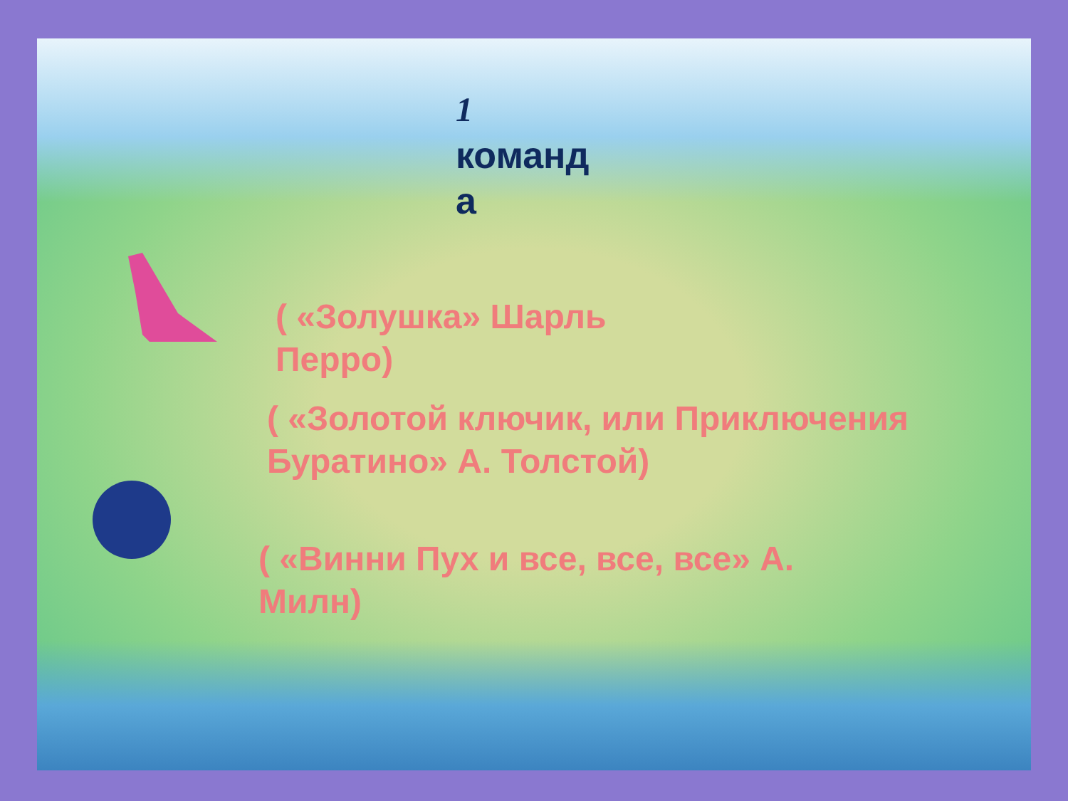1
команд
а
( «Золушка» Шарль Перро)
( «Золотой ключик, или Приключения Буратино» А. Толстой)
( «Винни Пух и все, все, все» А. Милн)